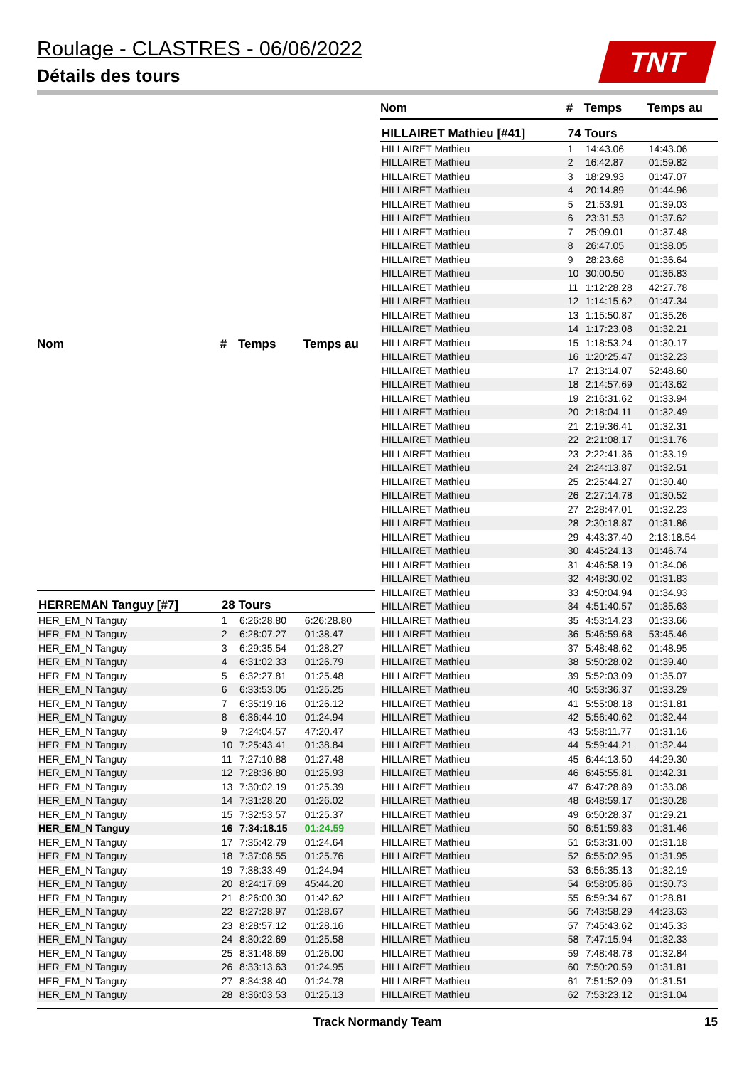Roulage - CLASTRES - 06/06/2022
Détails des tours
TNT
| Nom | # | Temps | Temps au |
| --- | --- | --- | --- |
| HERREMAN Tanguy [#7] | 28 Tours | | |
| HER_EM_N Tanguy | 1 | 6:26:28.80 | 6:26:28.80 |
| HER_EM_N Tanguy | 2 | 6:28:07.27 | 01:38.47 |
| HER_EM_N Tanguy | 3 | 6:29:35.54 | 01:28.27 |
| HER_EM_N Tanguy | 4 | 6:31:02.33 | 01:26.79 |
| HER_EM_N Tanguy | 5 | 6:32:27.81 | 01:25.48 |
| HER_EM_N Tanguy | 6 | 6:33:53.05 | 01:25.25 |
| HER_EM_N Tanguy | 7 | 6:35:19.16 | 01:26.12 |
| HER_EM_N Tanguy | 8 | 6:36:44.10 | 01:24.94 |
| HER_EM_N Tanguy | 9 | 7:24:04.57 | 47:20.47 |
| HER_EM_N Tanguy | 10 | 7:25:43.41 | 01:38.84 |
| HER_EM_N Tanguy | 11 | 7:27:10.88 | 01:27.48 |
| HER_EM_N Tanguy | 12 | 7:28:36.80 | 01:25.93 |
| HER_EM_N Tanguy | 13 | 7:30:02.19 | 01:25.39 |
| HER_EM_N Tanguy | 14 | 7:31:28.20 | 01:26.02 |
| HER_EM_N Tanguy | 15 | 7:32:53.57 | 01:25.37 |
| HER_EM_N Tanguy | 16 | 7:34:18.15 | 01:24.59 |
| HER_EM_N Tanguy | 17 | 7:35:42.79 | 01:24.64 |
| HER_EM_N Tanguy | 18 | 7:37:08.55 | 01:25.76 |
| HER_EM_N Tanguy | 19 | 7:38:33.49 | 01:24.94 |
| HER_EM_N Tanguy | 20 | 8:24:17.69 | 45:44.20 |
| HER_EM_N Tanguy | 21 | 8:26:00.30 | 01:42.62 |
| HER_EM_N Tanguy | 22 | 8:27:28.97 | 01:28.67 |
| HER_EM_N Tanguy | 23 | 8:28:57.12 | 01:28.16 |
| HER_EM_N Tanguy | 24 | 8:30:22.69 | 01:25.58 |
| HER_EM_N Tanguy | 25 | 8:31:48.69 | 01:26.00 |
| HER_EM_N Tanguy | 26 | 8:33:13.63 | 01:24.95 |
| HER_EM_N Tanguy | 27 | 8:34:38.40 | 01:24.78 |
| HER_EM_N Tanguy | 28 | 8:36:03.53 | 01:25.13 |
| Nom | # | Temps | Temps au |
| --- | --- | --- | --- |
| HILLAIRET Mathieu [#41] | 74 Tours | | |
| HILLAIRET Mathieu | 1 | 14:43.06 | 14:43.06 |
| HILLAIRET Mathieu | 2 | 16:42.87 | 01:59.82 |
| HILLAIRET Mathieu | 3 | 18:29.93 | 01:47.07 |
| HILLAIRET Mathieu | 4 | 20:14.89 | 01:44.96 |
| HILLAIRET Mathieu | 5 | 21:53.91 | 01:39.03 |
| HILLAIRET Mathieu | 6 | 23:31.53 | 01:37.62 |
| HILLAIRET Mathieu | 7 | 25:09.01 | 01:37.48 |
| HILLAIRET Mathieu | 8 | 26:47.05 | 01:38.05 |
| HILLAIRET Mathieu | 9 | 28:23.68 | 01:36.64 |
| HILLAIRET Mathieu | 10 | 30:00.50 | 01:36.83 |
| HILLAIRET Mathieu | 11 | 1:12:28.28 | 42:27.78 |
| HILLAIRET Mathieu | 12 | 1:14:15.62 | 01:47.34 |
| HILLAIRET Mathieu | 13 | 1:15:50.87 | 01:35.26 |
| HILLAIRET Mathieu | 14 | 1:17:23.08 | 01:32.21 |
| HILLAIRET Mathieu | 15 | 1:18:53.24 | 01:30.17 |
| HILLAIRET Mathieu | 16 | 1:20:25.47 | 01:32.23 |
| HILLAIRET Mathieu | 17 | 2:13:14.07 | 52:48.60 |
| HILLAIRET Mathieu | 18 | 2:14:57.69 | 01:43.62 |
| HILLAIRET Mathieu | 19 | 2:16:31.62 | 01:33.94 |
| HILLAIRET Mathieu | 20 | 2:18:04.11 | 01:32.49 |
| HILLAIRET Mathieu | 21 | 2:19:36.41 | 01:32.31 |
| HILLAIRET Mathieu | 22 | 2:21:08.17 | 01:31.76 |
| HILLAIRET Mathieu | 23 | 2:22:41.36 | 01:33.19 |
| HILLAIRET Mathieu | 24 | 2:24:13.87 | 01:32.51 |
| HILLAIRET Mathieu | 25 | 2:25:44.27 | 01:30.40 |
| HILLAIRET Mathieu | 26 | 2:27:14.78 | 01:30.52 |
| HILLAIRET Mathieu | 27 | 2:28:47.01 | 01:32.23 |
| HILLAIRET Mathieu | 28 | 2:30:18.87 | 01:31.86 |
| HILLAIRET Mathieu | 29 | 4:43:37.40 | 2:13:18.54 |
| HILLAIRET Mathieu | 30 | 4:45:24.13 | 01:46.74 |
| HILLAIRET Mathieu | 31 | 4:46:58.19 | 01:34.06 |
| HILLAIRET Mathieu | 32 | 4:48:30.02 | 01:31.83 |
| HILLAIRET Mathieu | 33 | 4:50:04.94 | 01:34.93 |
| HILLAIRET Mathieu | 34 | 4:51:40.57 | 01:35.63 |
| HILLAIRET Mathieu | 35 | 4:53:14.23 | 01:33.66 |
| HILLAIRET Mathieu | 36 | 5:46:59.68 | 53:45.46 |
| HILLAIRET Mathieu | 37 | 5:48:48.62 | 01:48.95 |
| HILLAIRET Mathieu | 38 | 5:50:28.02 | 01:39.40 |
| HILLAIRET Mathieu | 39 | 5:52:03.09 | 01:35.07 |
| HILLAIRET Mathieu | 40 | 5:53:36.37 | 01:33.29 |
| HILLAIRET Mathieu | 41 | 5:55:08.18 | 01:31.81 |
| HILLAIRET Mathieu | 42 | 5:56:40.62 | 01:32.44 |
| HILLAIRET Mathieu | 43 | 5:58:11.77 | 01:31.16 |
| HILLAIRET Mathieu | 44 | 5:59:44.21 | 01:32.44 |
| HILLAIRET Mathieu | 45 | 6:44:13.50 | 44:29.30 |
| HILLAIRET Mathieu | 46 | 6:45:55.81 | 01:42.31 |
| HILLAIRET Mathieu | 47 | 6:47:28.89 | 01:33.08 |
| HILLAIRET Mathieu | 48 | 6:48:59.17 | 01:30.28 |
| HILLAIRET Mathieu | 49 | 6:50:28.37 | 01:29.21 |
| HILLAIRET Mathieu | 50 | 6:51:59.83 | 01:31.46 |
| HILLAIRET Mathieu | 51 | 6:53:31.00 | 01:31.18 |
| HILLAIRET Mathieu | 52 | 6:55:02.95 | 01:31.95 |
| HILLAIRET Mathieu | 53 | 6:56:35.13 | 01:32.19 |
| HILLAIRET Mathieu | 54 | 6:58:05.86 | 01:30.73 |
| HILLAIRET Mathieu | 55 | 6:59:34.67 | 01:28.81 |
| HILLAIRET Mathieu | 56 | 7:43:58.29 | 44:23.63 |
| HILLAIRET Mathieu | 57 | 7:45:43.62 | 01:45.33 |
| HILLAIRET Mathieu | 58 | 7:47:15.94 | 01:32.33 |
| HILLAIRET Mathieu | 59 | 7:48:48.78 | 01:32.84 |
| HILLAIRET Mathieu | 60 | 7:50:20.59 | 01:31.81 |
| HILLAIRET Mathieu | 61 | 7:51:52.09 | 01:31.51 |
| HILLAIRET Mathieu | 62 | 7:53:23.12 | 01:31.04 |
Track Normandy Team 15